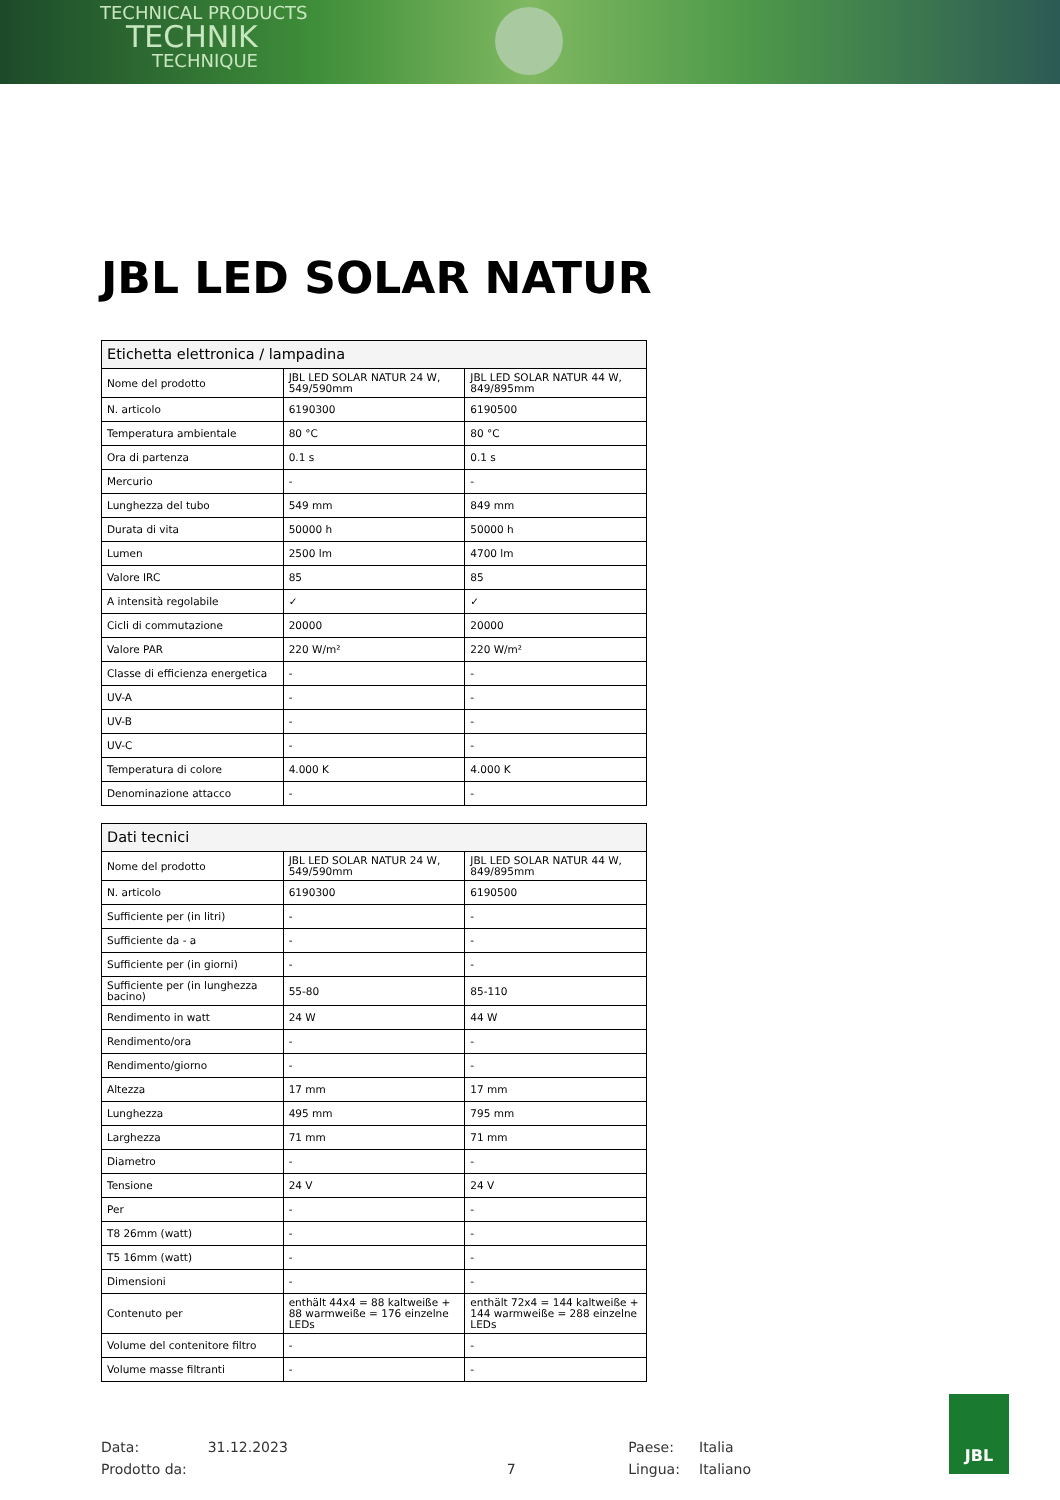TECHNICAL PRODUCTS
TECHNIK
TECHNIQUE
JBL LED SOLAR NATUR
| Etichetta elettronica / lampadina | | |
| --- | --- | --- |
| Nome del prodotto | JBL LED SOLAR NATUR 24 W, 549/590mm | JBL LED SOLAR NATUR 44 W, 849/895mm |
| N. articolo | 6190300 | 6190500 |
| Temperatura ambientale | 80 °C | 80 °C |
| Ora di partenza | 0.1 s | 0.1 s |
| Mercurio | - | - |
| Lunghezza del tubo | 549 mm | 849 mm |
| Durata di vita | 50000 h | 50000 h |
| Lumen | 2500 lm | 4700 lm |
| Valore IRC | 85 | 85 |
| A intensità regolabile | ✓ | ✓ |
| Cicli di commutazione | 20000 | 20000 |
| Valore PAR | 220 W/m² | 220 W/m² |
| Classe di efficienza energetica | - | - |
| UV-A | - | - |
| UV-B | - | - |
| UV-C | - | - |
| Temperatura di colore | 4.000 K | 4.000 K |
| Denominazione attacco | - | - |
| Dati tecnici | | |
| --- | --- | --- |
| Nome del prodotto | JBL LED SOLAR NATUR 24 W, 549/590mm | JBL LED SOLAR NATUR 44 W, 849/895mm |
| N. articolo | 6190300 | 6190500 |
| Sufficiente per (in litri) | - | - |
| Sufficiente da - a | - | - |
| Sufficiente per (in giorni) | - | - |
| Sufficiente per (in lunghezza bacino) | 55-80 | 85-110 |
| Rendimento in watt | 24 W | 44 W |
| Rendimento/ora | - | - |
| Rendimento/giorno | - | - |
| Altezza | 17 mm | 17 mm |
| Lunghezza | 495 mm | 795 mm |
| Larghezza | 71 mm | 71 mm |
| Diametro | - | - |
| Tensione | 24 V | 24 V |
| Per | - | - |
| T8 26mm (watt) | - | - |
| T5 16mm (watt) | - | - |
| Dimensioni | - | - |
| Contenuto per | enthält 44x4 = 88 kaltweiße + 88 warmweiße = 176 einzelne LEDs | enthält 72x4 = 144 kaltweiße + 144 warmweiße = 288 einzelne LEDs |
| Volume del contenitore filtro | - | - |
| Volume masse filtranti | - | - |
Data:
Prodotto da:
31.12.2023
7 Paese:
Lingua:
Italia
Italiano
JBL